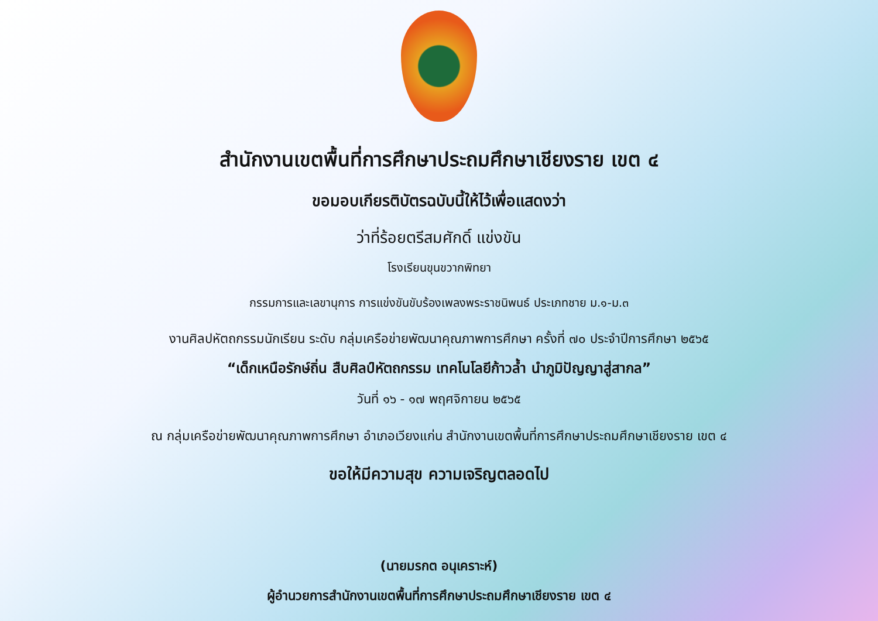สำนักงานเขตพื้นที่การศึกษาประถมศึกษาเชียงราย เขต ๔
ขอมอบเกียรติบัตรฉบับนี้ให้ไว้เพื่อแสดงว่า
ว่าที่ร้อยตรีสมศักดิ์ แข่งขัน
โรงเรียนขุนขวากพิทยา
กรรมการและเลขานุการ การแข่งขันขับร้องเพลงพระราชนิพนธ์ ประเภทชาย ม.๑-ม.๓
งานศิลปหัตถกรรมนักเรียน ระดับ กลุ่มเครือข่ายพัฒนาคุณภาพการศึกษา ครั้งที่ ๗๐ ประจำปีการศึกษา ๒๕๖๕
“เด็กเหนือรักษ์ถิ่น สืบศิลป์หัตถกรรม เทคโนโลยีก้าวล้ำ นำภูมิปัญญาสู่สากล”
วันที่ ๑๖ - ๑๗ พฤศจิกายน ๒๕๖๕
ณ กลุ่มเครือข่ายพัฒนาคุณภาพการศึกษา อำเภอเวียงแก่น สำนักงานเขตพื้นที่การศึกษาประถมศึกษาเชียงราย เขต ๔
ขอให้มีความสุข ความเจริญตลอดไป
(นายมรกต อนุเคราะห์)
ผู้อำนวยการสำนักงานเขตพื้นที่การศึกษาประถมศึกษาเชียงราย เขต ๔